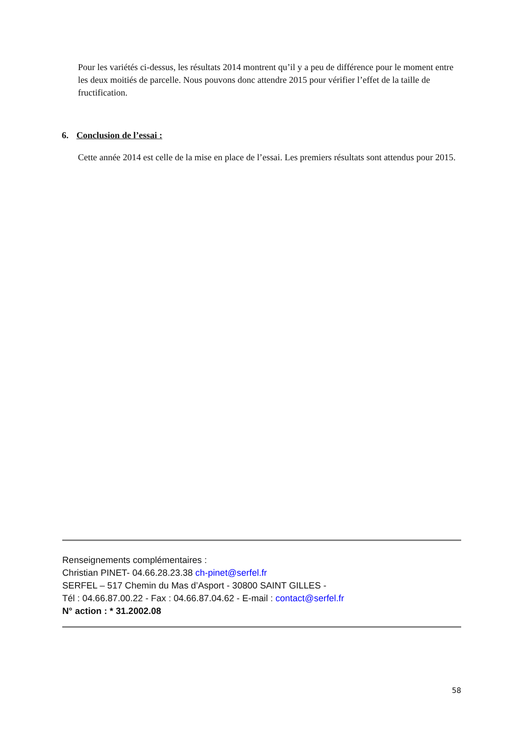Pour les variétés ci-dessus, les résultats 2014 montrent qu’il y a peu de différence pour le moment entre les deux moitiés de parcelle. Nous pouvons donc attendre 2015 pour vérifier l’effet de la taille de fructification.
6. Conclusion de l’essai :
Cette année 2014 est celle de la mise en place de l’essai. Les premiers résultats sont attendus pour 2015.
Renseignements complémentaires :
Christian PINET- 04.66.28.23.38 ch-pinet@serfel.fr
SERFEL – 517 Chemin du Mas d’Asport - 30800 SAINT GILLES -
Tél : 04.66.87.00.22 - Fax : 04.66.87.04.62 - E-mail : contact@serfel.fr
N° action : * 31.2002.08
58